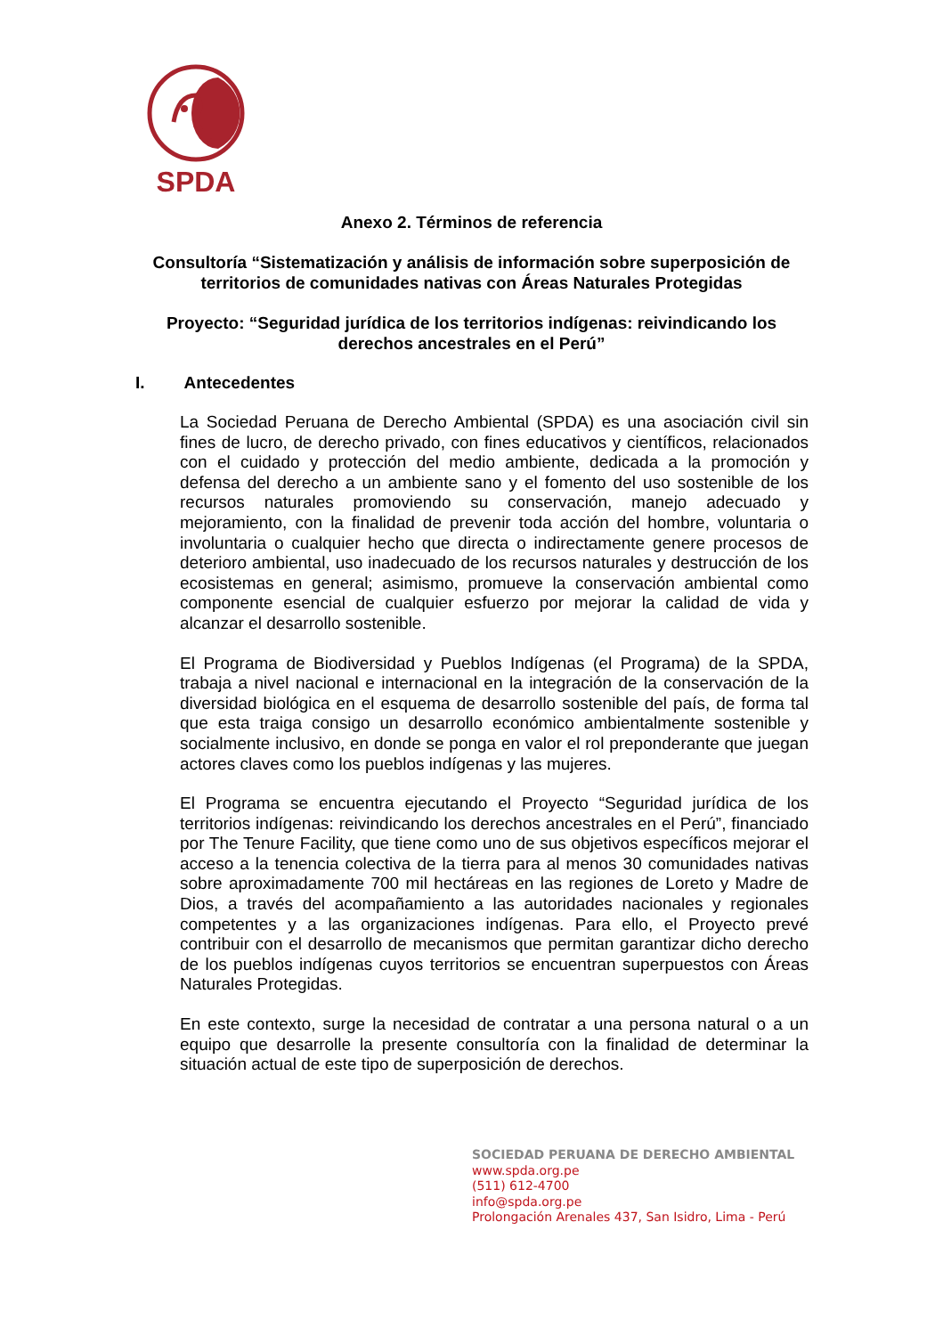SPDA
Anexo 2. Términos de referencia
Consultoría “Sistematización y análisis de información sobre superposición de territorios de comunidades nativas con Áreas Naturales Protegidas
Proyecto: “Seguridad jurídica de los territorios indígenas: reivindicando los derechos ancestrales en el Perú”
I. Antecedentes
La Sociedad Peruana de Derecho Ambiental (SPDA) es una asociación civil sin fines de lucro, de derecho privado, con fines educativos y científicos, relacionados con el cuidado y protección del medio ambiente, dedicada a la promoción y defensa del derecho a un ambiente sano y el fomento del uso sostenible de los recursos naturales promoviendo su conservación, manejo adecuado y mejoramiento, con la finalidad de prevenir toda acción del hombre, voluntaria o involuntaria o cualquier hecho que directa o indirectamente genere procesos de deterioro ambiental, uso inadecuado de los recursos naturales y destrucción de los ecosistemas en general; asimismo, promueve la conservación ambiental como componente esencial de cualquier esfuerzo por mejorar la calidad de vida y alcanzar el desarrollo sostenible.
El Programa de Biodiversidad y Pueblos Indígenas (el Programa) de la SPDA, trabaja a nivel nacional e internacional en la integración de la conservación de la diversidad biológica en el esquema de desarrollo sostenible del país, de forma tal que esta traiga consigo un desarrollo económico ambientalmente sostenible y socialmente inclusivo, en donde se ponga en valor el rol preponderante que juegan actores claves como los pueblos indígenas y las mujeres.
El Programa se encuentra ejecutando el Proyecto “Seguridad jurídica de los territorios indígenas: reivindicando los derechos ancestrales en el Perú”, financiado por The Tenure Facility, que tiene como uno de sus objetivos específicos mejorar el acceso a la tenencia colectiva de la tierra para al menos 30 comunidades nativas sobre aproximadamente 700 mil hectáreas en las regiones de Loreto y Madre de Dios, a través del acompañamiento a las autoridades nacionales y regionales competentes y a las organizaciones indígenas. Para ello, el Proyecto prevé contribuir con el desarrollo de mecanismos que permitan garantizar dicho derecho de los pueblos indígenas cuyos territorios se encuentran superpuestos con Áreas Naturales Protegidas.
En este contexto, surge la necesidad de contratar a una persona natural o a un equipo que desarrolle la presente consultoría con la finalidad de determinar la situación actual de este tipo de superposición de derechos.
SOCIEDAD PERUANA DE DERECHO AMBIENTAL
www.spda.org.pe
(511) 612-4700
info@spda.org.pe
Prolongación Arenales 437, San Isidro, Lima - Perú